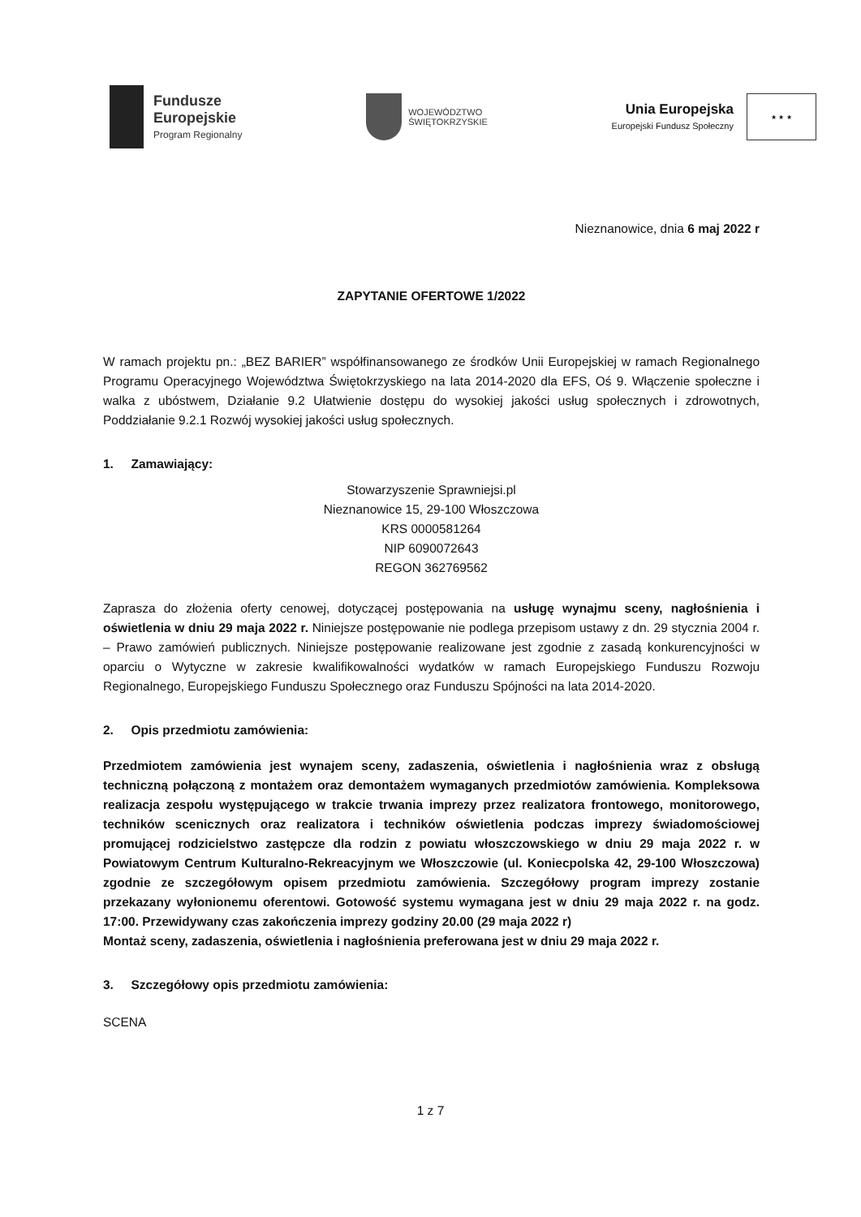Fundusze
Europejskie
Program Regionalny
WOJEWÓDZTWO
ŚWIĘTOKRZYSKIE
Unia Europejska
Europejski Fundusz Społeczny
★ ★ ★
Nieznanowice, dnia 6 maj 2022 r
ZAPYTANIE OFERTOWE 1/2022
W ramach projektu pn.: „BEZ BARIER” współfinansowanego ze środków Unii Europejskiej w ramach Regionalnego Programu Operacyjnego Województwa Świętokrzyskiego na lata 2014-2020 dla EFS, Oś 9. Włączenie społeczne i walka z ubóstwem, Działanie 9.2 Ułatwienie dostępu do wysokiej jakości usług społecznych i zdrowotnych, Poddziałanie 9.2.1 Rozwój wysokiej jakości usług społecznych.
1. Zamawiający:
Stowarzyszenie Sprawniejsi.pl
Nieznanowice 15, 29-100 Włoszczowa
KRS 0000581264
NIP 6090072643
REGON 362769562
Zaprasza do złożenia oferty cenowej, dotyczącej postępowania na usługę wynajmu sceny, nagłośnienia i oświetlenia w dniu 29 maja 2022 r. Niniejsze postępowanie nie podlega przepisom ustawy z dn. 29 stycznia 2004 r. – Prawo zamówień publicznych. Niniejsze postępowanie realizowane jest zgodnie z zasadą konkurencyjności w oparciu o Wytyczne w zakresie kwalifikowalności wydatków w ramach Europejskiego Funduszu Rozwoju Regionalnego, Europejskiego Funduszu Społecznego oraz Funduszu Spójności na lata 2014-2020.
2. Opis przedmiotu zamówienia:
Przedmiotem zamówienia jest wynajem sceny, zadaszenia, oświetlenia i nagłośnienia wraz z obsługą techniczną połączoną z montażem oraz demontażem wymaganych przedmiotów zamówienia. Kompleksowa realizacja zespołu występującego w trakcie trwania imprezy przez realizatora frontowego, monitorowego, techników scenicznych oraz realizatora i techników oświetlenia podczas imprezy świadomościowej promującej rodzicielstwo zastępcze dla rodzin z powiatu włoszczowskiego w dniu 29 maja 2022 r. w Powiatowym Centrum Kulturalno-Rekreacyjnym we Włoszczowie (ul. Koniecpolska 42, 29-100 Włoszczowa) zgodnie ze szczegółowym opisem przedmiotu zamówienia. Szczegółowy program imprezy zostanie przekazany wyłonionemu oferentowi. Gotowość systemu wymagana jest w dniu 29 maja 2022 r. na godz. 17:00. Przewidywany czas zakończenia imprezy godziny 20.00 (29 maja 2022 r)
Montaż sceny, zadaszenia, oświetlenia i nagłośnienia preferowana jest w dniu 29 maja 2022 r.
3. Szczegółowy opis przedmiotu zamówienia:
SCENA
1 z 7